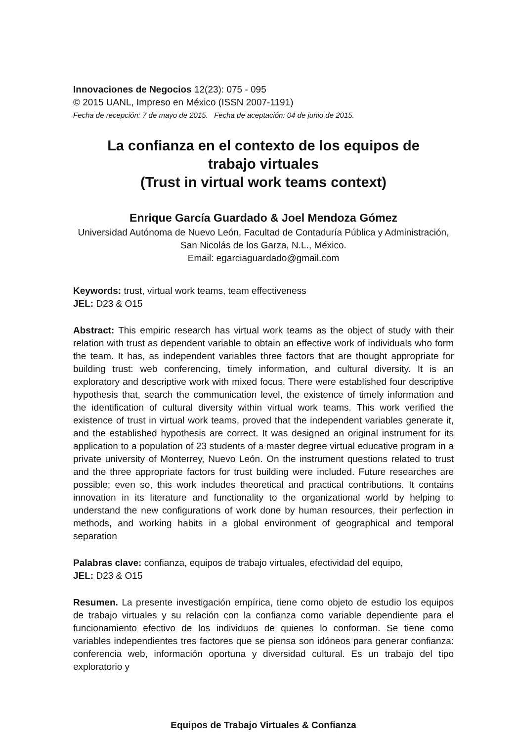Innovaciones de Negocios 12(23): 075 - 095
© 2015 UANL, Impreso en México (ISSN 2007-1191)
Fecha de recepción: 7 de mayo de 2015. Fecha de aceptación: 04 de junio de 2015.
La confianza en el contexto de los equipos de
trabajo virtuales
(Trust in virtual work teams context)
Enrique García Guardado & Joel Mendoza Gómez
Universidad Autónoma de Nuevo León, Facultad de Contaduría Pública y Administración,
San Nicolás de los Garza, N.L., México.
Email: egarciaguardado@gmail.com
Keywords: trust, virtual work teams, team effectiveness
JEL: D23 & O15
Abstract: This empiric research has virtual work teams as the object of study with their relation with trust as dependent variable to obtain an effective work of individuals who form the team. It has, as independent variables three factors that are thought appropriate for building trust: web conferencing, timely information, and cultural diversity. It is an exploratory and descriptive work with mixed focus. There were established four descriptive hypothesis that, search the communication level, the existence of timely information and the identification of cultural diversity within virtual work teams. This work verified the existence of trust in virtual work teams, proved that the independent variables generate it, and the established hypothesis are correct. It was designed an original instrument for its application to a population of 23 students of a master degree virtual educative program in a private university of Monterrey, Nuevo León. On the instrument questions related to trust and the three appropriate factors for trust building were included. Future researches are possible; even so, this work includes theoretical and practical contributions. It contains innovation in its literature and functionality to the organizational world by helping to understand the new configurations of work done by human resources, their perfection in methods, and working habits in a global environment of geographical and temporal separation
Palabras clave: confianza, equipos de trabajo virtuales, efectividad del equipo,
JEL: D23 & O15
Resumen. La presente investigación empírica, tiene como objeto de estudio los equipos de trabajo virtuales y su relación con la confianza como variable dependiente para el funcionamiento efectivo de los individuos de quienes lo conforman. Se tiene como variables independientes tres factores que se piensa son idóneos para generar confianza: conferencia web, información oportuna y diversidad cultural. Es un trabajo del tipo exploratorio y
Equipos de Trabajo Virtuales & Confianza